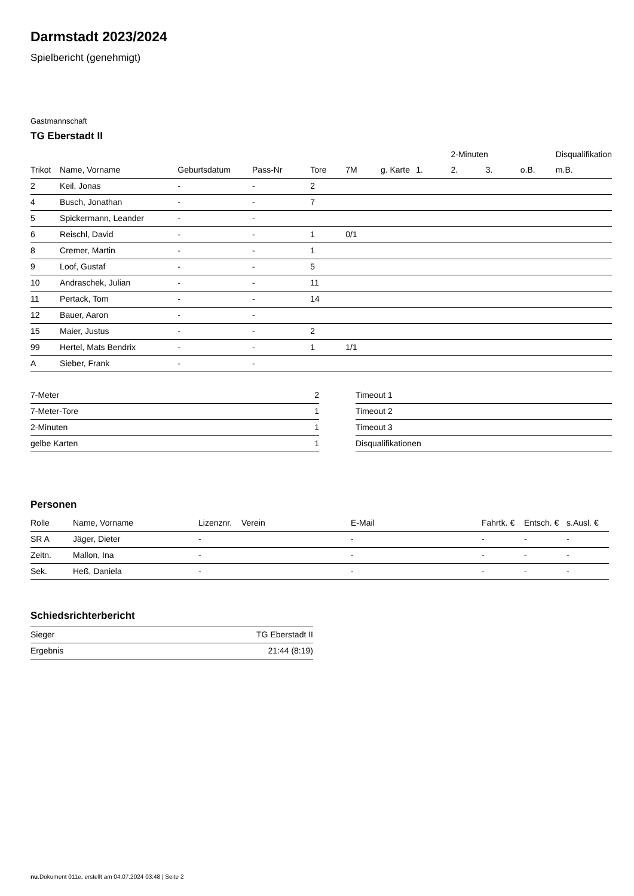Darmstadt 2023/2024
Spielbericht (genehmigt)
Gastmannschaft
TG Eberstadt II
| | | | | | | | | 2-Minuten | | | Disqualifikation |
| --- | --- | --- | --- | --- | --- | --- | --- | --- | --- | --- | --- |
| Trikot | Name, Vorname | Geburtsdatum | Pass-Nr | Tore | 7M | g. Karte | 1. | 2. | 3. | o.B. | m.B. |
| 2 | Keil, Jonas | - | - | 2 | | | | | | | |
| 4 | Busch, Jonathan | - | - | 7 | | | | | | | |
| 5 | Spickermann, Leander | - | - | | | | | | | | |
| 6 | Reischl, David | - | - | 1 | 0/1 | | | | | | |
| 8 | Cremer, Martin | - | - | 1 | | | | | | | |
| 9 | Loof, Gustaf | - | - | 5 | | | | | | | |
| 10 | Andraschek, Julian | - | - | 11 | | | | | | | |
| 11 | Pertack, Tom | - | - | 14 | | | | | | | |
| 12 | Bauer, Aaron | - | - | | | | | | | | |
| 15 | Maier, Justus | - | - | 2 | | | | | | | |
| 99 | Hertel, Mats Bendrix | - | - | 1 | 1/1 | | | | | | |
| A | Sieber, Frank | - | - | | | | | | | | |
| 7-Meter | 2 |
| 7-Meter-Tore | 1 |
| 2-Minuten | 1 |
| gelbe Karten | 1 |
| Timeout 1 |
| Timeout 2 |
| Timeout 3 |
| Disqualifikationen |
Personen
| Rolle | Name, Vorname | Lizenznr. | Verein | E-Mail | Fahrtk. € | Entsch. € | s.Ausl. € |
| --- | --- | --- | --- | --- | --- | --- | --- |
| SR A | Jäger, Dieter | - | | - | - | - | - |
| Zeitn. | Mallon, Ina | - | | - | - | - | - |
| Sek. | Heß, Daniela | - | | - | - | - | - |
Schiedsrichterbericht
| Sieger | TG Eberstadt II |
| Ergebnis | 21:44 (8:19) |
nu.Dokument 011e, erstellt am 04.07.2024 03:48 | Seite 2